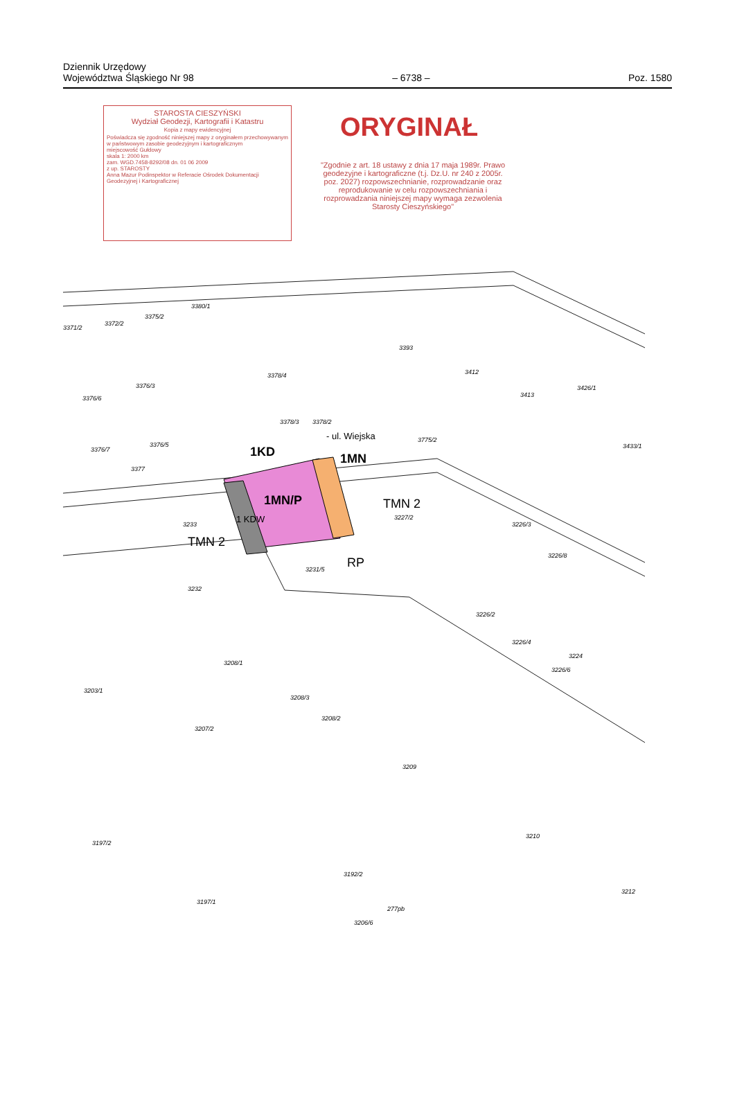Dziennik Urzędowy
Województwa Śląskiego Nr 98
– 6738 –
Poz. 1580
STAROSTA CIESZYŃSKI
Wydział Geodezji, Kartografii i Katastru
Kopia z mapy ewidencyjnej
Poświadcza się zgodność niniejszej mapy z oryginałem przechowywanym w państwowym zasobie geodezyjnym i kartograficznym
miejscowość Gułdowy
skala 1: 2000 km
zam. WGD.7458-8292/08 dn. 01 06 2009
z up. STAROSTY
Anna Mazur Podinspektor w Referacie Ośrodek Dokumentacji Geodezyjnej i Kartograficznej
ORYGINAŁ
"Zgodnie z art. 18 ustawy z dnia 17 maja 1989r. Prawo geodezyjne i kartograficzne (t.j. Dz.U. nr 240 z 2005r. poz. 2027) rozpowszechnianie, rozprowadzanie oraz reprodukowanie w celu rozpowszechniania i rozprowadzania niniejszej mapy wymaga zezwolenia Starosty Cieszyńskiego"
1KD
- ul. Wiejska
1MN
1MN/P
1 KDW
TMN 2
TMN 2
RP
3371/2
3372/2
3375/2
3380/1
3393
3412
3413
3426/1
3378/4
3376/3
3376/6
3378/3 3378/2
3775/2
3376/7
3376/5
3377
3433/1
3233
3227/2
3231/5
3226/3
3226/8
3232
3226/2
3226/4
3224
3226/6
3208/1
3203/1
3208/3
3208/2
3207/2
3209
3210
3197/2
3197/1
3192/2
277pb
3206/6
3212